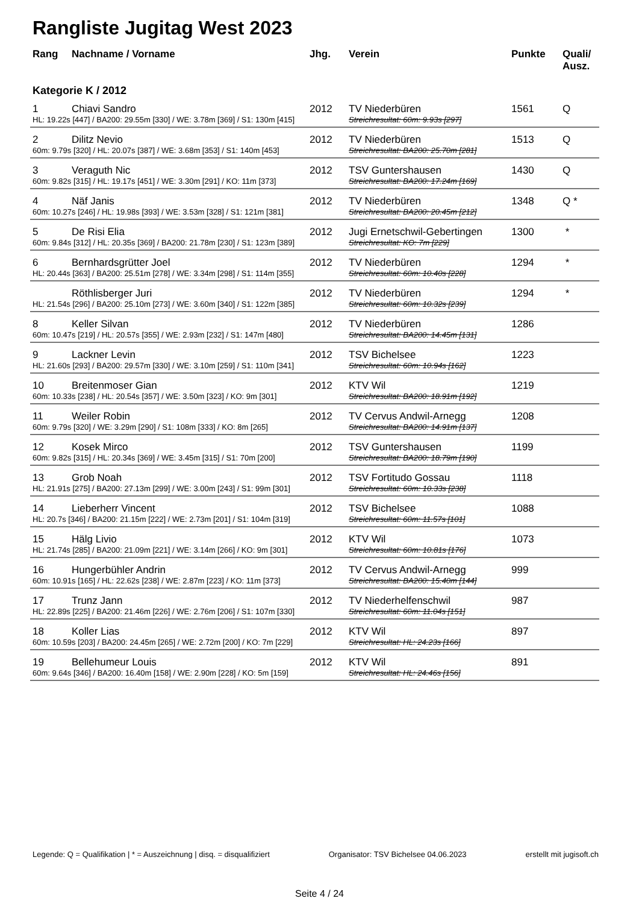Rangliste Jugitag West 2023
| Rang | Nachname / Vorname | Jhg. | Verein | Punkte | Quali/ Ausz. |
| --- | --- | --- | --- | --- | --- |
| Kategorie K / 2012 | | | | | |
| 1 | Chiavi Sandro | 2012 | TV Niederbüren | 1561 | Q |
| HL: 19.22s [447] / BA200: 29.55m [330] / WE: 3.78m [369] / S1: 130m [415] | | | Streichresultat: 60m: 9.93s [297] | | |
| 2 | Dilitz Nevio | 2012 | TV Niederbüren | 1513 | Q |
| 60m: 9.79s [320] / HL: 20.07s [387] / WE: 3.68m [353] / S1: 140m [453] | | | Streichresultat: BA200: 25.70m [281] | | |
| 3 | Veraguth Nic | 2012 | TSV Guntershausen | 1430 | Q |
| 60m: 9.82s [315] / HL: 19.17s [451] / WE: 3.30m [291] / KO: 11m [373] | | | Streichresultat: BA200: 17.24m [169] | | |
| 4 | Näf Janis | 2012 | TV Niederbüren | 1348 | Q * |
| 60m: 10.27s [246] / HL: 19.98s [393] / WE: 3.53m [328] / S1: 121m [381] | | | Streichresultat: BA200: 20.45m [212] | | |
| 5 | De Risi Elia | 2012 | Jugi Ernetschwil-Gebertingen | 1300 | * |
| 60m: 9.84s [312] / HL: 20.35s [369] / BA200: 21.78m [230] / S1: 123m [389] | | | Streichresultat: KO: 7m [229] | | |
| 6 | Bernhardsgrütter Joel | 2012 | TV Niederbüren | 1294 | * |
| HL: 20.44s [363] / BA200: 25.51m [278] / WE: 3.34m [298] / S1: 114m [355] | | | Streichresultat: 60m: 10.40s [228] | | |
| | Röthlisberger Juri | 2012 | TV Niederbüren | 1294 | * |
| HL: 21.54s [296] / BA200: 25.10m [273] / WE: 3.60m [340] / S1: 122m [385] | | | Streichresultat: 60m: 10.32s [239] | | |
| 8 | Keller Silvan | 2012 | TV Niederbüren | 1286 | |
| 60m: 10.47s [219] / HL: 20.57s [355] / WE: 2.93m [232] / S1: 147m [480] | | | Streichresultat: BA200: 14.45m [131] | | |
| 9 | Lackner Levin | 2012 | TSV Bichelsee | 1223 | |
| HL: 21.60s [293] / BA200: 29.57m [330] / WE: 3.10m [259] / S1: 110m [341] | | | Streichresultat: 60m: 10.94s [162] | | |
| 10 | Breitenmoser Gian | 2012 | KTV Wil | 1219 | |
| 60m: 10.33s [238] / HL: 20.54s [357] / WE: 3.50m [323] / KO: 9m [301] | | | Streichresultat: BA200: 18.91m [192] | | |
| 11 | Weiler Robin | 2012 | TV Cervus Andwil-Arnegg | 1208 | |
| 60m: 9.79s [320] / WE: 3.29m [290] / S1: 108m [333] / KO: 8m [265] | | | Streichresultat: BA200: 14.91m [137] | | |
| 12 | Kosek Mirco | 2012 | TSV Guntershausen | 1199 | |
| 60m: 9.82s [315] / HL: 20.34s [369] / WE: 3.45m [315] / S1: 70m [200] | | | Streichresultat: BA200: 18.79m [190] | | |
| 13 | Grob Noah | 2012 | TSV Fortitudo Gossau | 1118 | |
| HL: 21.91s [275] / BA200: 27.13m [299] / WE: 3.00m [243] / S1: 99m [301] | | | Streichresultat: 60m: 10.33s [238] | | |
| 14 | Lieberherr Vincent | 2012 | TSV Bichelsee | 1088 | |
| HL: 20.7s [346] / BA200: 21.15m [222] / WE: 2.73m [201] / S1: 104m [319] | | | Streichresultat: 60m: 11.57s [101] | | |
| 15 | Hälg Livio | 2012 | KTV Wil | 1073 | |
| HL: 21.74s [285] / BA200: 21.09m [221] / WE: 3.14m [266] / KO: 9m [301] | | | Streichresultat: 60m: 10.81s [176] | | |
| 16 | Hungerbühler Andrin | 2012 | TV Cervus Andwil-Arnegg | 999 | |
| 60m: 10.91s [165] / HL: 22.62s [238] / WE: 2.87m [223] / KO: 11m [373] | | | Streichresultat: BA200: 15.40m [144] | | |
| 17 | Trunz Jann | 2012 | TV Niederhelfenschwil | 987 | |
| HL: 22.89s [225] / BA200: 21.46m [226] / WE: 2.76m [206] / S1: 107m [330] | | | Streichresultat: 60m: 11.04s [151] | | |
| 18 | Koller Lias | 2012 | KTV Wil | 897 | |
| 60m: 10.59s [203] / BA200: 24.45m [265] / WE: 2.72m [200] / KO: 7m [229] | | | Streichresultat: HL: 24.23s [166] | | |
| 19 | Bellehumeur Louis | 2012 | KTV Wil | 891 | |
| 60m: 9.64s [346] / BA200: 16.40m [158] / WE: 2.90m [228] / KO: 5m [159] | | | Streichresultat: HL: 24.46s [156] | | |
Legende: Q = Qualifikation | * = Auszeichnung | disq. = disqualifiziert Organisator: TSV Bichelsee 04.06.2023 erstellt mit jugisoft.ch
Seite 4 / 24